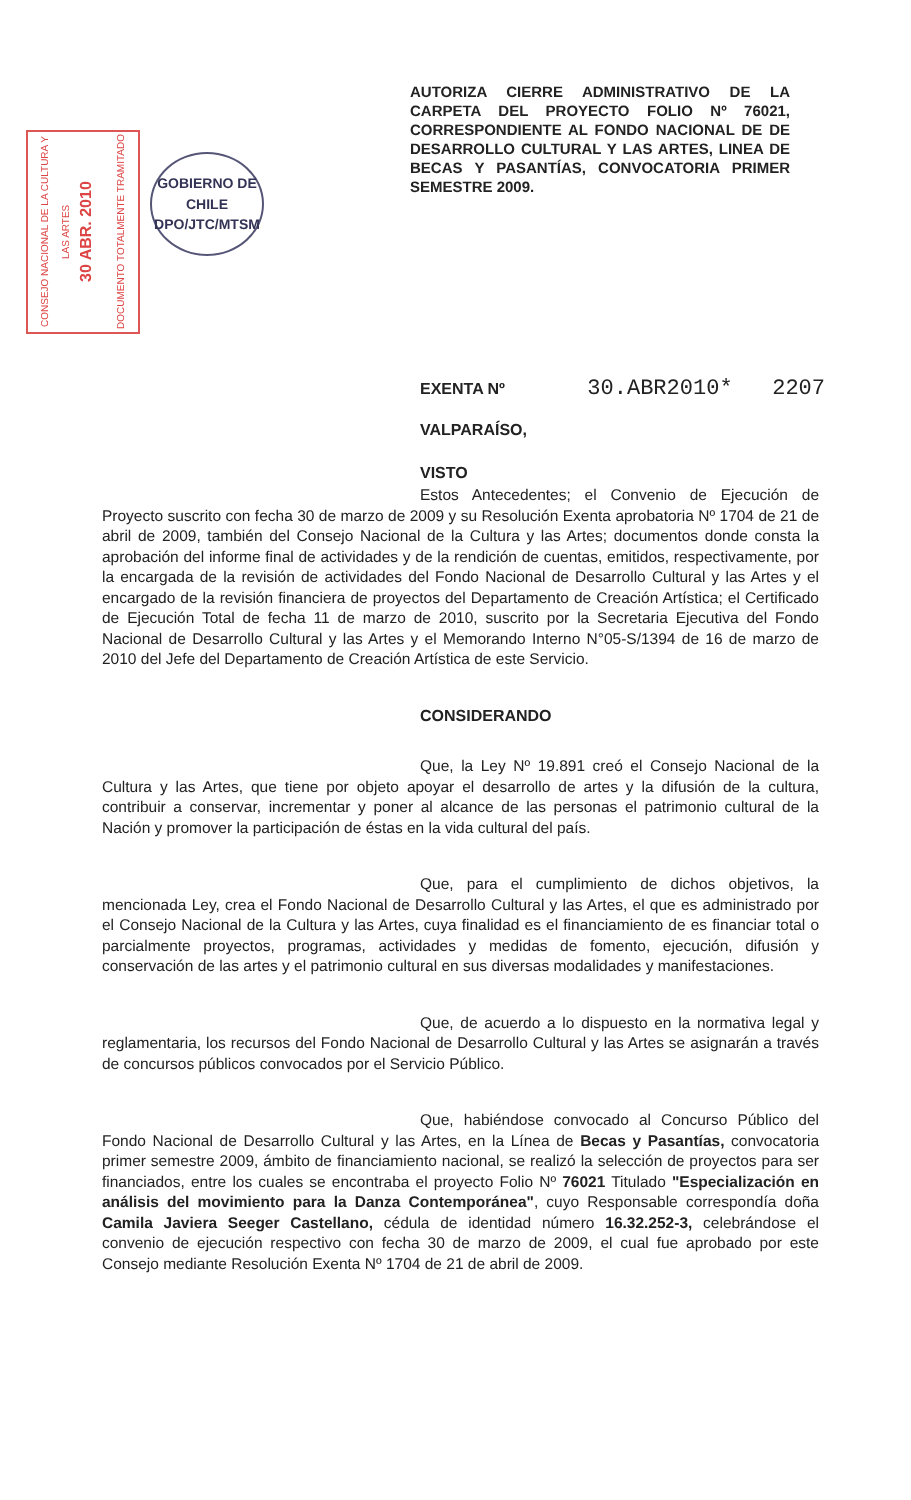CONSEJO NACIONAL DE LA CULTURA Y LAS ARTES
30 ABR. 2010
DOCUMENTO TOTALMENTE TRAMITADO
GOBIERNO DE CHILE
DPO/JTC/MTSM
AUTORIZA CIERRE ADMINISTRATIVO DE LA CARPETA DEL PROYECTO FOLIO Nº 76021, CORRESPONDIENTE AL FONDO NACIONAL DE DE DESARROLLO CULTURAL Y LAS ARTES, LINEA DE BECAS Y PASANTÍAS, CONVOCATORIA PRIMER SEMESTRE 2009.
EXENTA Nº
VALPARAÍSO, 30.ABR2010* 2207
VISTO
Estos Antecedentes; el Convenio de Ejecución de Proyecto suscrito con fecha 30 de marzo de 2009 y su Resolución Exenta aprobatoria Nº 1704 de 21 de abril de 2009, también del Consejo Nacional de la Cultura y las Artes; documentos donde consta la aprobación del informe final de actividades y de la rendición de cuentas, emitidos, respectivamente, por la encargada de la revisión de actividades del Fondo Nacional de Desarrollo Cultural y las Artes y el encargado de la revisión financiera de proyectos del Departamento de Creación Artística; el Certificado de Ejecución Total de fecha 11 de marzo de 2010, suscrito por la Secretaria Ejecutiva del Fondo Nacional de Desarrollo Cultural y las Artes y el Memorando Interno N°05-S/1394 de 16 de marzo de 2010 del Jefe del Departamento de Creación Artística de este Servicio.
CONSIDERANDO
Que, la Ley Nº 19.891 creó el Consejo Nacional de la Cultura y las Artes, que tiene por objeto apoyar el desarrollo de artes y la difusión de la cultura, contribuir a conservar, incrementar y poner al alcance de las personas el patrimonio cultural de la Nación y promover la participación de éstas en la vida cultural del país.
Que, para el cumplimiento de dichos objetivos, la mencionada Ley, crea el Fondo Nacional de Desarrollo Cultural y las Artes, el que es administrado por el Consejo Nacional de la Cultura y las Artes, cuya finalidad es el financiamiento de es financiar total o parcialmente proyectos, programas, actividades y medidas de fomento, ejecución, difusión y conservación de las artes y el patrimonio cultural en sus diversas modalidades y manifestaciones.
Que, de acuerdo a lo dispuesto en la normativa legal y reglamentaria, los recursos del Fondo Nacional de Desarrollo Cultural y las Artes se asignarán a través de concursos públicos convocados por el Servicio Público.
Que, habiéndose convocado al Concurso Público del Fondo Nacional de Desarrollo Cultural y las Artes, en la Línea de Becas y Pasantías, convocatoria primer semestre 2009, ámbito de financiamiento nacional, se realizó la selección de proyectos para ser financiados, entre los cuales se encontraba el proyecto Folio Nº 76021 Titulado "Especialización en análisis del movimiento para la Danza Contemporánea", cuyo Responsable correspondía doña Camila Javiera Seeger Castellano, cédula de identidad número 16.32.252-3, celebrándose el convenio de ejecución respectivo con fecha 30 de marzo de 2009, el cual fue aprobado por este Consejo mediante Resolución Exenta Nº 1704 de 21 de abril de 2009.